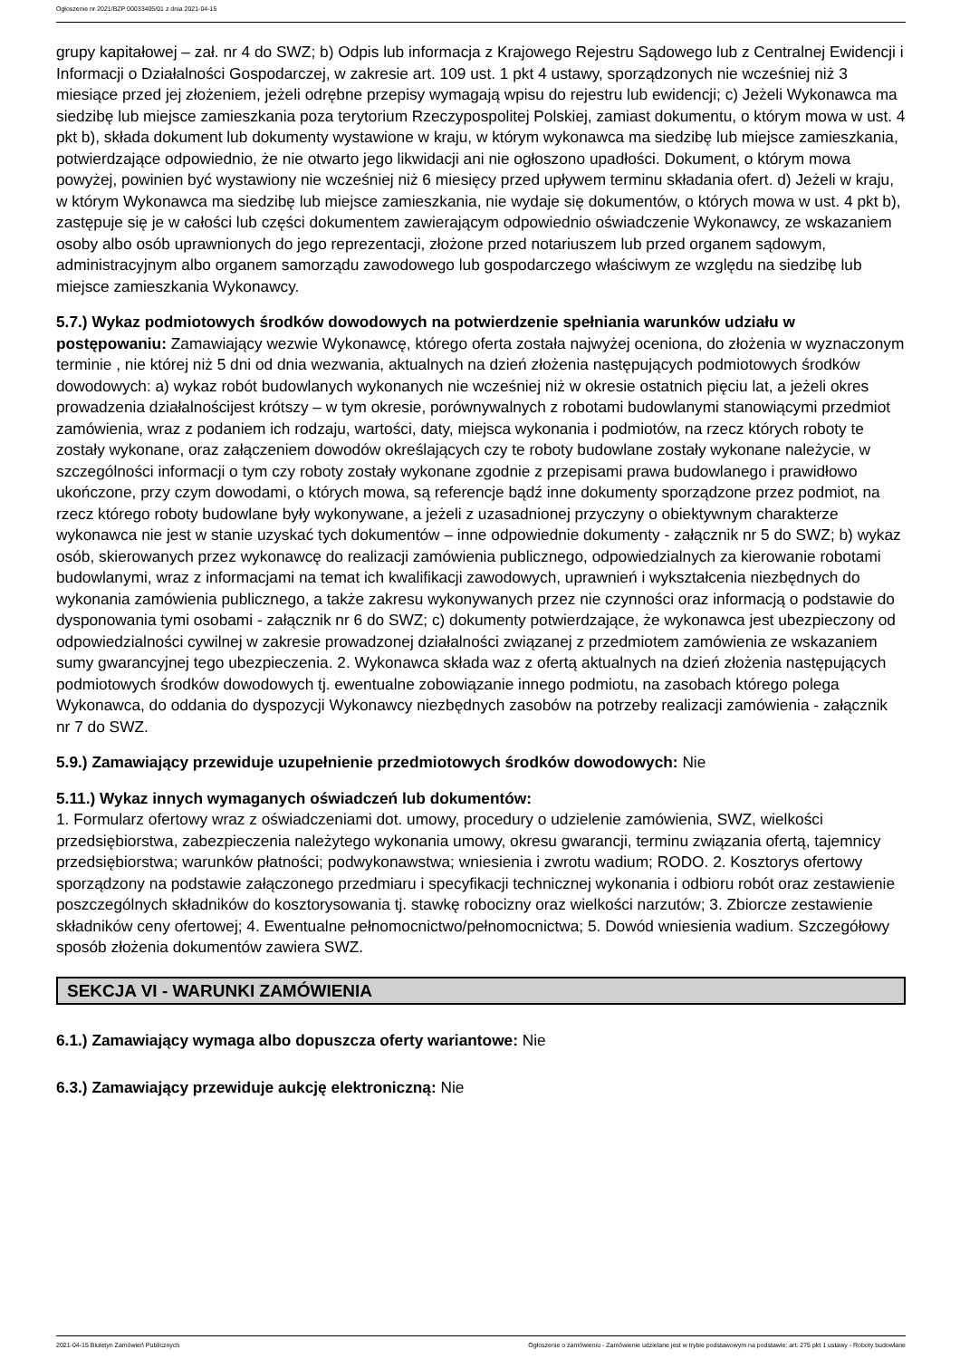Ogłoszenie nr 2021/BZP 00033405/01 z dnia 2021-04-15
grupy kapitałowej – zał. nr 4 do SWZ; b) Odpis lub informacja z Krajowego Rejestru Sądowego lub z Centralnej Ewidencji i Informacji o Działalności Gospodarczej, w zakresie art. 109 ust. 1 pkt 4 ustawy, sporządzonych nie wcześniej niż 3 miesiące przed jej złożeniem, jeżeli odrębne przepisy wymagają wpisu do rejestru lub ewidencji; c) Jeżeli Wykonawca ma siedzibę lub miejsce zamieszkania poza terytorium Rzeczypospolitej Polskiej, zamiast dokumentu, o którym mowa w ust. 4 pkt b), składa dokument lub dokumenty wystawione w kraju, w którym wykonawca ma siedzibę lub miejsce zamieszkania, potwierdzające odpowiednio, że nie otwarto jego likwidacji ani nie ogłoszono upadłości. Dokument, o którym mowa powyżej, powinien być wystawiony nie wcześniej niż 6 miesięcy przed upływem terminu składania ofert. d) Jeżeli w kraju, w którym Wykonawca ma siedzibę lub miejsce zamieszkania, nie wydaje się dokumentów, o których mowa w ust. 4 pkt b), zastępuje się je w całości lub części dokumentem zawierającym odpowiednio oświadczenie Wykonawcy, ze wskazaniem osoby albo osób uprawnionych do jego reprezentacji, złożone przed notariuszem lub przed organem sądowym, administracyjnym albo organem samorządu zawodowego lub gospodarczego właściwym ze względu na siedzibę lub miejsce zamieszkania Wykonawcy.
5.7.) Wykaz podmiotowych środków dowodowych na potwierdzenie spełniania warunków udziału w postępowaniu: Zamawiający wezwie Wykonawcę, którego oferta została najwyżej oceniona, do złożenia w wyznaczonym terminie , nie której niż 5 dni od dnia wezwania, aktualnych na dzień złożenia następujących podmiotowych środków dowodowych: a) wykaz robót budowlanych wykonanych nie wcześniej niż w okresie ostatnich pięciu lat, a jeżeli okres prowadzenia działalnościjest krótszy – w tym okresie, porównywalnych z robotami budowlanymi stanowiącymi przedmiot zamówienia, wraz z podaniem ich rodzaju, wartości, daty, miejsca wykonania i podmiotów, na rzecz których roboty te zostały wykonane, oraz załączeniem dowodów określających czy te roboty budowlane zostały wykonane należycie, w szczególności informacji o tym czy roboty zostały wykonane zgodnie z przepisami prawa budowlanego i prawidłowo ukończone, przy czym dowodami, o których mowa, są referencje bądź inne dokumenty sporządzone przez podmiot, na rzecz którego roboty budowlane były wykonywane, a jeżeli z uzasadnionej przyczyny o obiektywnym charakterze wykonawca nie jest w stanie uzyskać tych dokumentów – inne odpowiednie dokumenty - załącznik nr 5 do SWZ; b) wykaz osób, skierowanych przez wykonawcę do realizacji zamówienia publicznego, odpowiedzialnych za kierowanie robotami budowlanymi, wraz z informacjami na temat ich kwalifikacji zawodowych, uprawnień i wykształcenia niezbędnych do wykonania zamówienia publicznego, a także zakresu wykonywanych przez nie czynności oraz informacją o podstawie do dysponowania tymi osobami - załącznik nr 6 do SWZ; c) dokumenty potwierdzające, że wykonawca jest ubezpieczony od odpowiedzialności cywilnej w zakresie prowadzonej działalności związanej z przedmiotem zamówienia ze wskazaniem sumy gwarancyjnej tego ubezpieczenia. 2. Wykonawca składa waz z ofertą aktualnych na dzień złożenia następujących podmiotowych środków dowodowych tj. ewentualne zobowiązanie innego podmiotu, na zasobach którego polega Wykonawca, do oddania do dyspozycji Wykonawcy niezbędnych zasobów na potrzeby realizacji zamówienia - załącznik nr 7 do SWZ.
5.9.) Zamawiający przewiduje uzupełnienie przedmiotowych środków dowodowych: Nie
5.11.) Wykaz innych wymaganych oświadczeń lub dokumentów:
1. Formularz ofertowy wraz z oświadczeniami dot. umowy, procedury o udzielenie zamówienia, SWZ, wielkości przedsiębiorstwa, zabezpieczenia należytego wykonania umowy, okresu gwarancji, terminu związania ofertą, tajemnicy przedsiębiorstwa; warunków płatności; podwykonawstwa; wniesienia i zwrotu wadium; RODO. 2. Kosztorys ofertowy sporządzony na podstawie załączonego przedmiaru i specyfikacji technicznej wykonania i odbioru robót oraz zestawienie poszczególnych składników do kosztorysowania tj. stawkę robocizny oraz wielkości narzutów; 3. Zbiorcze zestawienie składników ceny ofertowej; 4. Ewentualne pełnomocnictwo/pełnomocnictwa; 5. Dowód wniesienia wadium. Szczegółowy sposób złożenia dokumentów zawiera SWZ.
SEKCJA VI - WARUNKI ZAMÓWIENIA
6.1.) Zamawiający wymaga albo dopuszcza oferty wariantowe: Nie
6.3.) Zamawiający przewiduje aukcję elektroniczną: Nie
2021-04-15 Biuletyn Zamówień Publicznych Ogłoszenie o zamówieniu - Zamówienie udzielane jest w trybie podstawowym na podstawie: art. 275 pkt 1 ustawy - Roboty budowlane